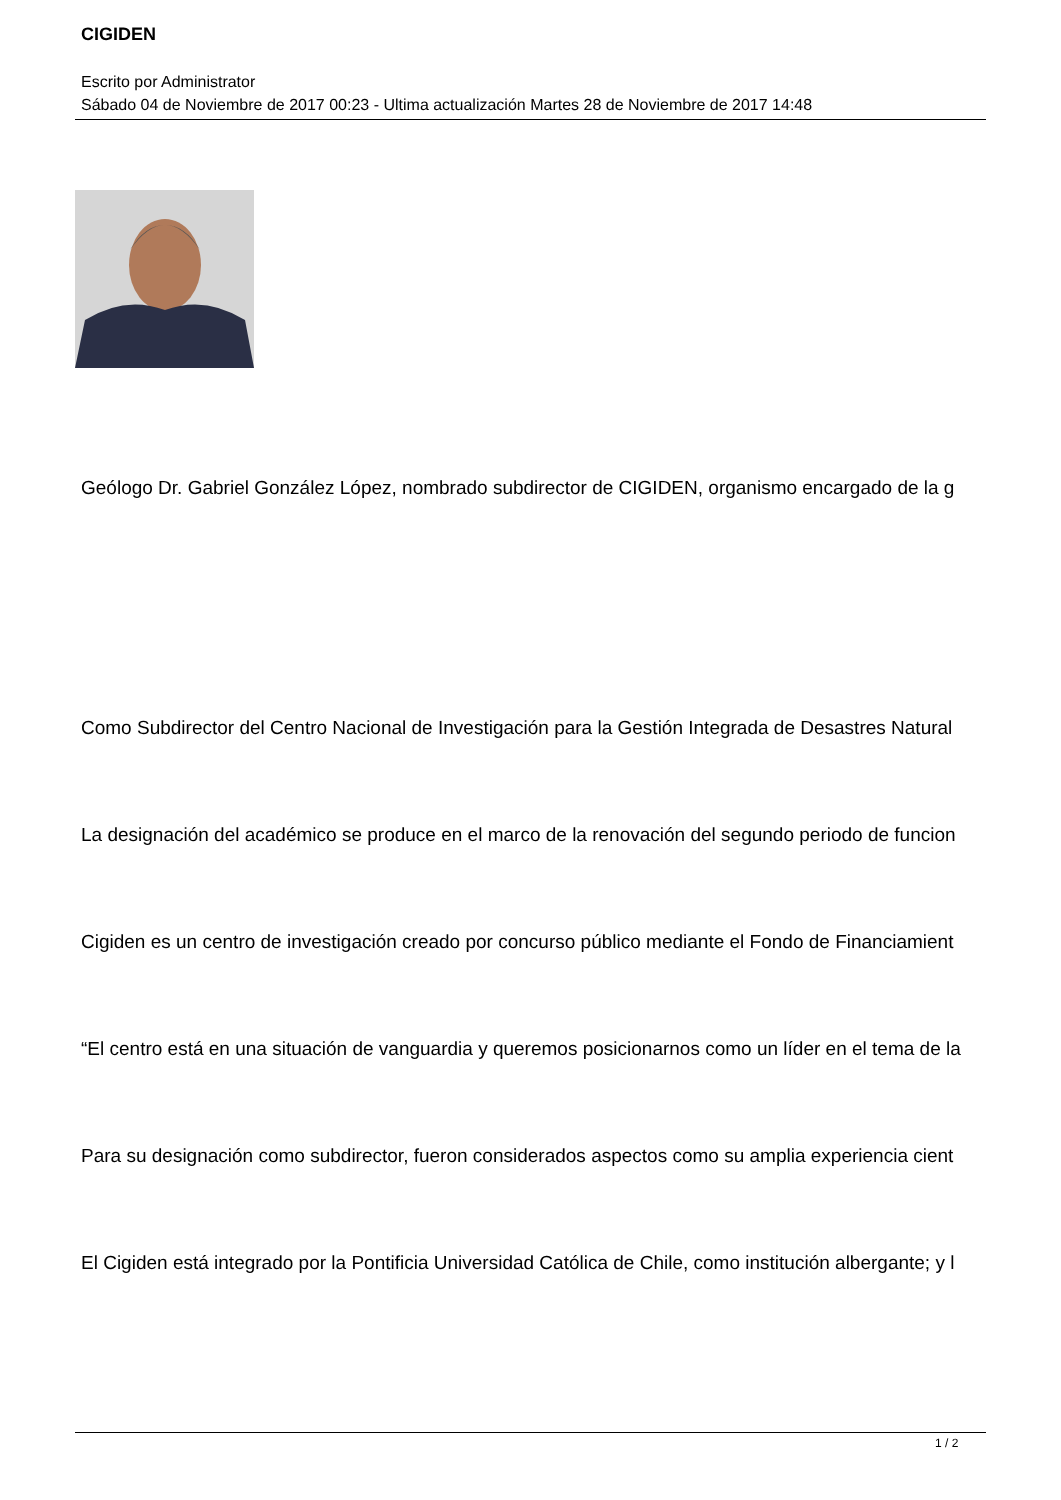CIGIDEN
Escrito por Administrator
Sábado 04 de Noviembre de 2017 00:23 - Ultima actualización Martes 28 de Noviembre de 2017 14:48
Geólogo Dr. Gabriel González López, nombrado subdirector de CIGIDEN, organismo encargado de la g
Como Subdirector del Centro Nacional de Investigación para la Gestión Integrada de Desastres Natural
La designación del académico se produce en el marco de la renovación del segundo periodo de funcion
Cigiden es un centro de investigación creado por concurso público mediante el Fondo de Financiamient
“El centro está en una situación de vanguardia y queremos posicionarnos como un líder en el tema de la
Para su designación como subdirector, fueron considerados aspectos como su amplia experiencia cient
El Cigiden está integrado por la Pontificia Universidad Católica de Chile, como institución albergante; y l
1 / 2